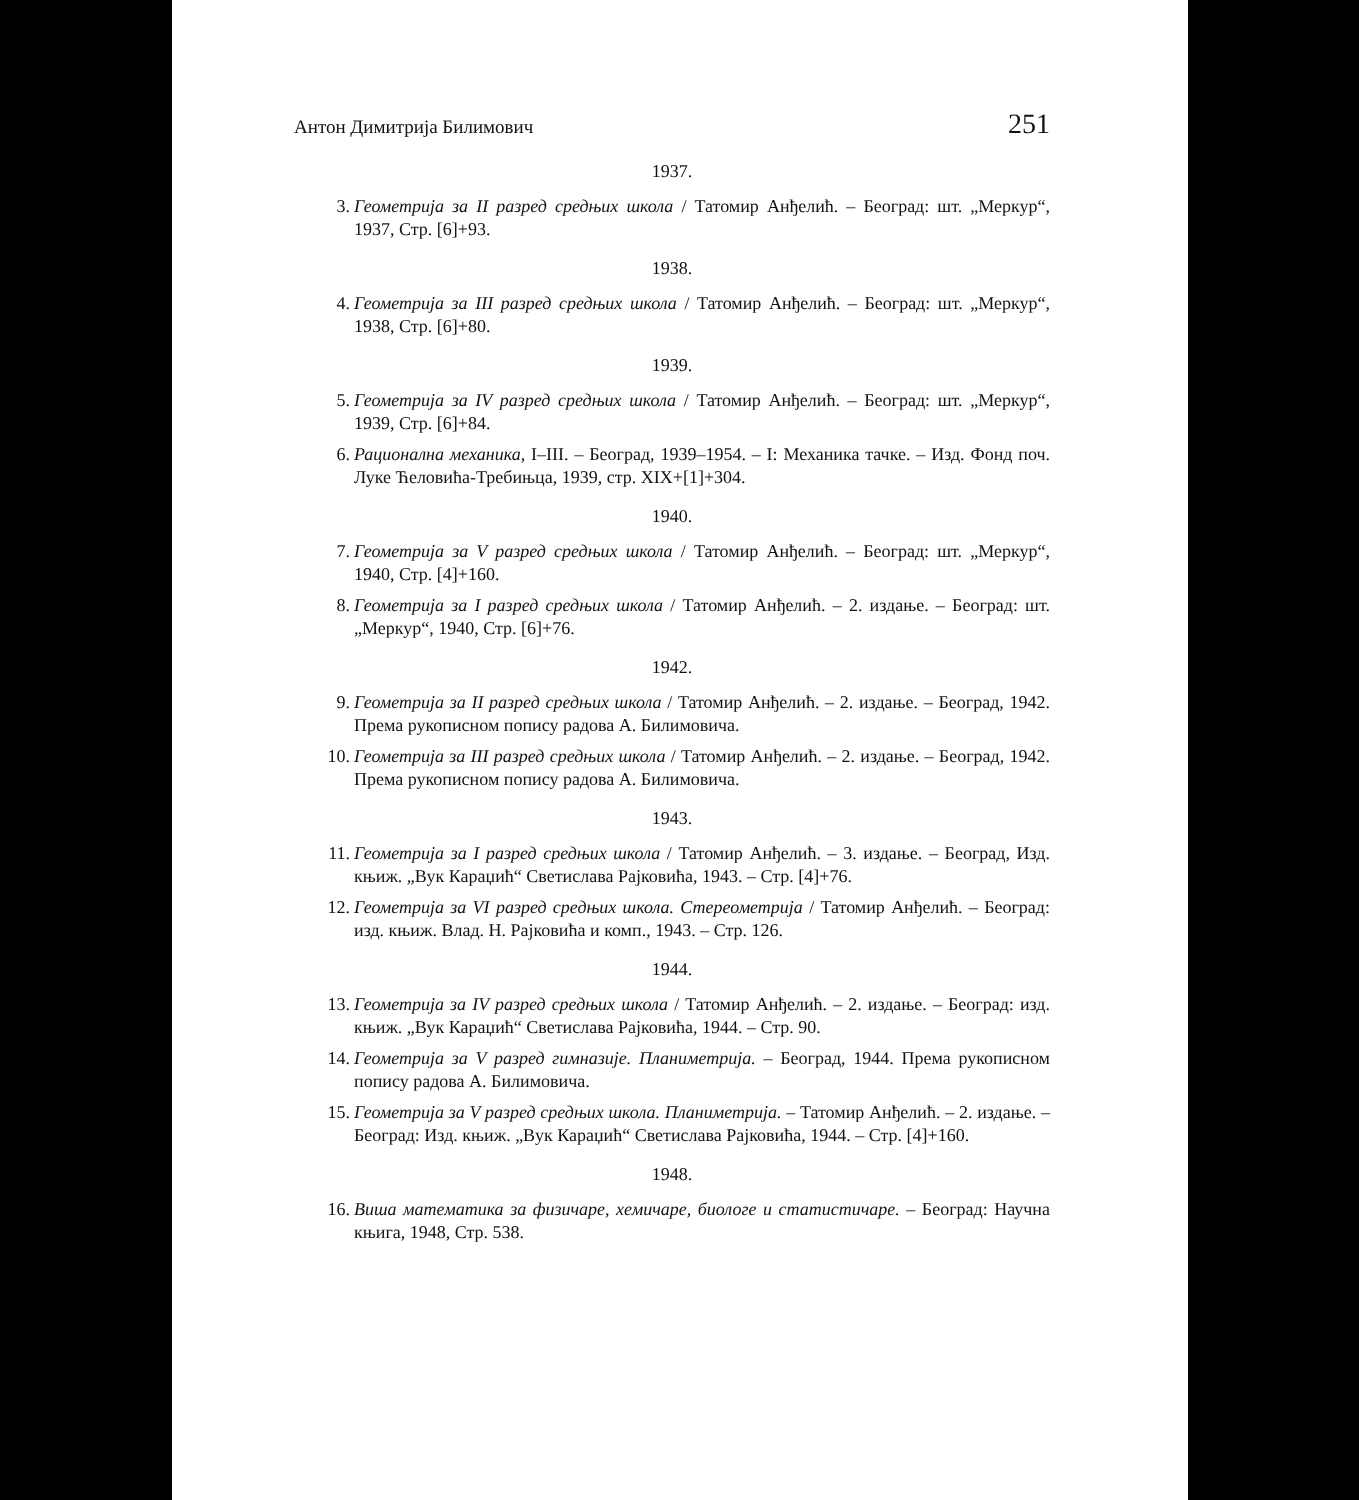Антон Димитрија Билимович 251
1937.
3. Геометрија за II разред средњих школа / Татомир Анђелић. – Београд: шт. „Меркур“, 1937, Стр. [6]+93.
1938.
4. Геометрија за III разред средњих школа / Татомир Анђелић. – Београд: шт. „Меркур“, 1938, Стр. [6]+80.
1939.
5. Геометрија за IV разред средњих школа / Татомир Анђелић. – Београд: шт. „Меркур“, 1939, Стр. [6]+84.
6. Рационална механика, I–III. – Београд, 1939–1954. – I: Механика тачке. – Изд. Фонд поч. Луке Ћеловића-Требињца, 1939, стр. XIX+[1]+304.
1940.
7. Геометрија за V разред средњих школа / Татомир Анђелић. – Београд: шт. „Меркур“, 1940, Стр. [4]+160.
8. Геометрија за I разред средњих школа / Татомир Анђелић. – 2. издање. – Београд: шт. „Меркур“, 1940, Стр. [6]+76.
1942.
9. Геометрија за II разред средњих школа / Татомир Анђелић. – 2. издање. – Београд, 1942. Према рукописном попису радова А. Билимовича.
10. Геометрија за III разред средњих школа / Татомир Анђелић. – 2. издање. – Београд, 1942. Према рукописном попису радова А. Билимовича.
1943.
11. Геометрија за I разред средњих школа / Татомир Анђелић. – 3. издање. – Београд, Изд. књиж. „Вук Караџић“ Светислава Рајковића, 1943. – Стр. [4]+76.
12. Геометрија за VI разред средњих школа. Стереометрија / Татомир Анђелић. – Београд: изд. књиж. Влад. Н. Рајковића и комп., 1943. – Стр. 126.
1944.
13. Геометрија за IV разред средњих школа / Татомир Анђелић. – 2. издање. – Београд: изд. књиж. „Вук Караџић“ Светислава Рајковића, 1944. – Стр. 90.
14. Геометрија за V разред гимназије. Планиметрија. – Београд, 1944. Према рукописном попису радова А. Билимовича.
15. Геометрија за V разред средњих школа. Планиметрија. – Татомир Анђелић. – 2. издање. – Београд: Изд. књиж. „Вук Караџић“ Светислава Рајковића, 1944. – Стр. [4]+160.
1948.
16. Виша математика за физичаре, хемичаре, биологе и статистичаре. – Београд: Научна књига, 1948, Стр. 538.